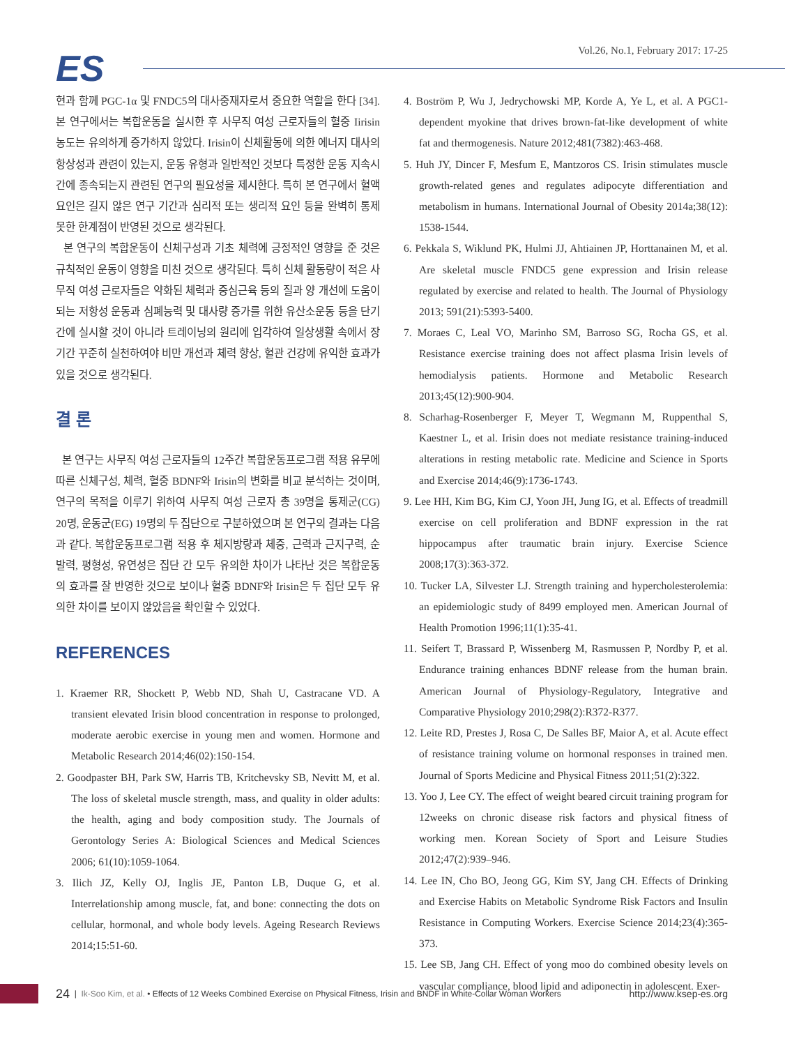ES
Vol.26, No.1, February 2017: 17-25
현과 함께 PGC-1α 및 FNDC5의 대사중재자로서 중요한 역할을 한다 [34]. 본 연구에서는 복합운동을 실시한 후 사무직 여성 근로자들의 혈중 Iirisin 농도는 유의하게 증가하지 않았다. Irisin이 신체활동에 의한 에너지 대사의 항상성과 관련이 있는지, 운동 유형과 일반적인 것보다 특정한 운동 지속시간에 종속되는지 관련된 연구의 필요성을 제시한다. 특히 본 연구에서 혈액요인은 길지 않은 연구 기간과 심리적 또는 생리적 요인 등을 완벽히 통제 못한 한계점이 반영된 것으로 생각된다.
본 연구의 복합운동이 신체구성과 기초 체력에 긍정적인 영향을 준 것은 규칙적인 운동이 영향을 미친 것으로 생각된다. 특히 신체 활동량이 적은 사무직 여성 근로자들은 약화된 체력과 중심근육 등의 질과 양 개선에 도움이 되는 저항성 운동과 심폐능력 및 대사량 증가를 위한 유산소운동 등을 단기간에 실시할 것이 아니라 트레이닝의 원리에 입각하여 일상생활 속에서 장기간 꾸준히 실천하여야 비만 개선과 체력 향상, 혈관 건강에 유익한 효과가 있을 것으로 생각된다.
결 론
본 연구는 사무직 여성 근로자들의 12주간 복합운동프로그램 적용 유무에 따른 신체구성, 체력, 혈중 BDNF와 Irisin의 변화를 비교 분석하는 것이며, 연구의 목적을 이루기 위하여 사무직 여성 근로자 총 39명을 통제군(CG) 20명, 운동군(EG) 19명의 두 집단으로 구분하였으며 본 연구의 결과는 다음과 같다. 복합운동프로그램 적용 후 체지방량과 체중, 근력과 근지구력, 순발력, 평형성, 유연성은 집단 간 모두 유의한 차이가 나타난 것은 복합운동의 효과를 잘 반영한 것으로 보이나 혈중 BDNF와 Irisin은 두 집단 모두 유의한 차이를 보이지 않았음을 확인할 수 있었다.
REFERENCES
1. Kraemer RR, Shockett P, Webb ND, Shah U, Castracane VD. A transient elevated Irisin blood concentration in response to prolonged, moderate aerobic exercise in young men and women. Hormone and Metabolic Research 2014;46(02):150-154.
2. Goodpaster BH, Park SW, Harris TB, Kritchevsky SB, Nevitt M, et al. The loss of skeletal muscle strength, mass, and quality in older adults: the health, aging and body composition study. The Journals of Gerontology Series A: Biological Sciences and Medical Sciences 2006; 61(10):1059-1064.
3. Ilich JZ, Kelly OJ, Inglis JE, Panton LB, Duque G, et al. Interrelationship among muscle, fat, and bone: connecting the dots on cellular, hormonal, and whole body levels. Ageing Research Reviews 2014;15:51-60.
4. Boström P, Wu J, Jedrychowski MP, Korde A, Ye L, et al. A PGC1-dependent myokine that drives brown-fat-like development of white fat and thermogenesis. Nature 2012;481(7382):463-468.
5. Huh JY, Dincer F, Mesfum E, Mantzoros CS. Irisin stimulates muscle growth-related genes and regulates adipocyte differentiation and metabolism in humans. International Journal of Obesity 2014a;38(12): 1538-1544.
6. Pekkala S, Wiklund PK, Hulmi JJ, Ahtiainen JP, Horttanainen M, et al. Are skeletal muscle FNDC5 gene expression and Irisin release regulated by exercise and related to health. The Journal of Physiology 2013; 591(21):5393-5400.
7. Moraes C, Leal VO, Marinho SM, Barroso SG, Rocha GS, et al. Resistance exercise training does not affect plasma Irisin levels of hemodialysis patients. Hormone and Metabolic Research 2013;45(12):900-904.
8. Scharhag-Rosenberger F, Meyer T, Wegmann M, Ruppenthal S, Kaestner L, et al. Irisin does not mediate resistance training-induced alterations in resting metabolic rate. Medicine and Science in Sports and Exercise 2014;46(9):1736-1743.
9. Lee HH, Kim BG, Kim CJ, Yoon JH, Jung IG, et al. Effects of treadmill exercise on cell proliferation and BDNF expression in the rat hippocampus after traumatic brain injury. Exercise Science 2008;17(3):363-372.
10. Tucker LA, Silvester LJ. Strength training and hypercholesterolemia: an epidemiologic study of 8499 employed men. American Journal of Health Promotion 1996;11(1):35-41.
11. Seifert T, Brassard P, Wissenberg M, Rasmussen P, Nordby P, et al. Endurance training enhances BDNF release from the human brain. American Journal of Physiology-Regulatory, Integrative and Comparative Physiology 2010;298(2):R372-R377.
12. Leite RD, Prestes J, Rosa C, De Salles BF, Maior A, et al. Acute effect of resistance training volume on hormonal responses in trained men. Journal of Sports Medicine and Physical Fitness 2011;51(2):322.
13. Yoo J, Lee CY. The effect of weight beared circuit training program for 12weeks on chronic disease risk factors and physical fitness of working men. Korean Society of Sport and Leisure Studies 2012;47(2):939–946.
14. Lee IN, Cho BO, Jeong GG, Kim SY, Jang CH. Effects of Drinking and Exercise Habits on Metabolic Syndrome Risk Factors and Insulin Resistance in Computing Workers. Exercise Science 2014;23(4):365-373.
15. Lee SB, Jang CH. Effect of yong moo do combined obesity levels on vascular compliance, blood lipid and adiponectin in adolescent. Exer-
24 | Ik-Soo Kim, et al. • Effects of 12 Weeks Combined Exercise on Physical Fitness, Irisin and BNDF in White-Collar Woman Workers http://www.ksep-es.org